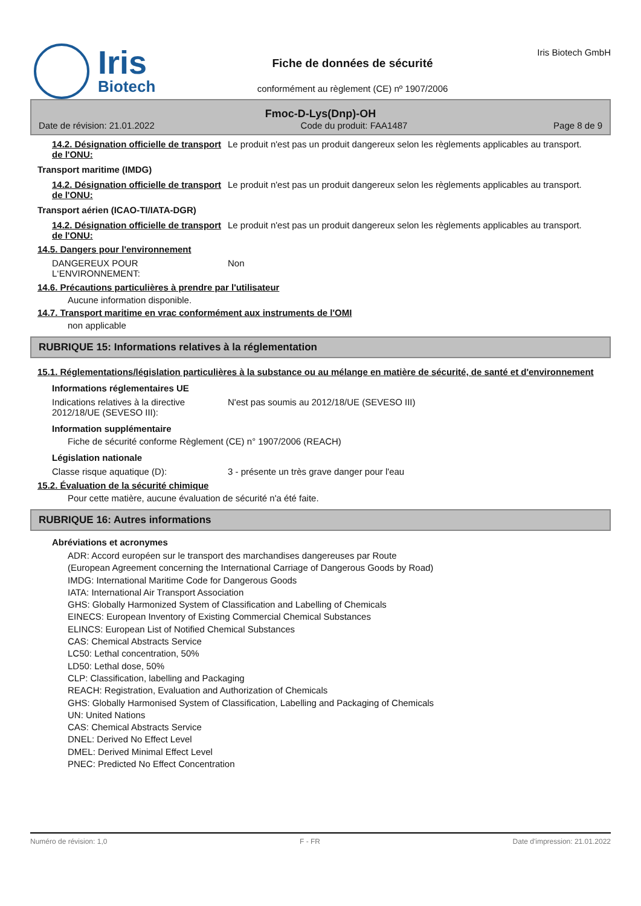Iris
Biotech
Fiche de données de sécurité
conformément au règlement (CE) nº 1907/2006
Iris Biotech GmbH
Fmoc-D-Lys(Dnp)-OH
Date de révision: 21.01.2022 Code du produit: FAA1487 Page 8 de 9
14.2. Désignation officielle de transport de l'ONU:
Le produit n'est pas un produit dangereux selon les règlements applicables au transport.
Transport maritime (IMDG)
14.2. Désignation officielle de transport de l'ONU:
Le produit n'est pas un produit dangereux selon les règlements applicables au transport.
Transport aérien (ICAO-TI/IATA-DGR)
14.2. Désignation officielle de transport de l'ONU:
Le produit n'est pas un produit dangereux selon les règlements applicables au transport.
14.5. Dangers pour l'environnement
DANGEREUX POUR L‘ENVIRONNEMENT: Non
14.6. Précautions particulières à prendre par l'utilisateur
Aucune information disponible.
14.7. Transport maritime en vrac conformément aux instruments de l'OMI
non applicable
RUBRIQUE 15: Informations relatives à la réglementation
15.1. Réglementations/législation particulières à la substance ou au mélange en matière de sécurité, de santé et d'environnement
Informations réglementaires UE
Indications relatives à la directive 2012/18/UE (SEVESO III):
N'est pas soumis au 2012/18/UE (SEVESO III)
Information supplémentaire
Fiche de sécurité conforme Règlement (CE) n° 1907/2006 (REACH)
Législation nationale
Classe risque aquatique (D): 3 - présente un très grave danger pour l'eau
15.2. Évaluation de la sécurité chimique
Pour cette matière, aucune évaluation de sécurité n'a été faite.
RUBRIQUE 16: Autres informations
Abréviations et acronymes
ADR: Accord européen sur le transport des marchandises dangereuses par Route
(European Agreement concerning the International Carriage of Dangerous Goods by Road)
IMDG: International Maritime Code for Dangerous Goods
IATA: International Air Transport Association
GHS: Globally Harmonized System of Classification and Labelling of Chemicals
EINECS: European Inventory of Existing Commercial Chemical Substances
ELINCS: European List of Notified Chemical Substances
CAS: Chemical Abstracts Service
LC50: Lethal concentration, 50%
LD50: Lethal dose, 50%
CLP: Classification, labelling and Packaging
REACH: Registration, Evaluation and Authorization of Chemicals
GHS: Globally Harmonised System of Classification, Labelling and Packaging of Chemicals
UN: United Nations
CAS: Chemical Abstracts Service
DNEL: Derived No Effect Level
DMEL: Derived Minimal Effect Level
PNEC: Predicted No Effect Concentration
Numéro de révision: 1,0 F - FR Date d'impression: 21.01.2022